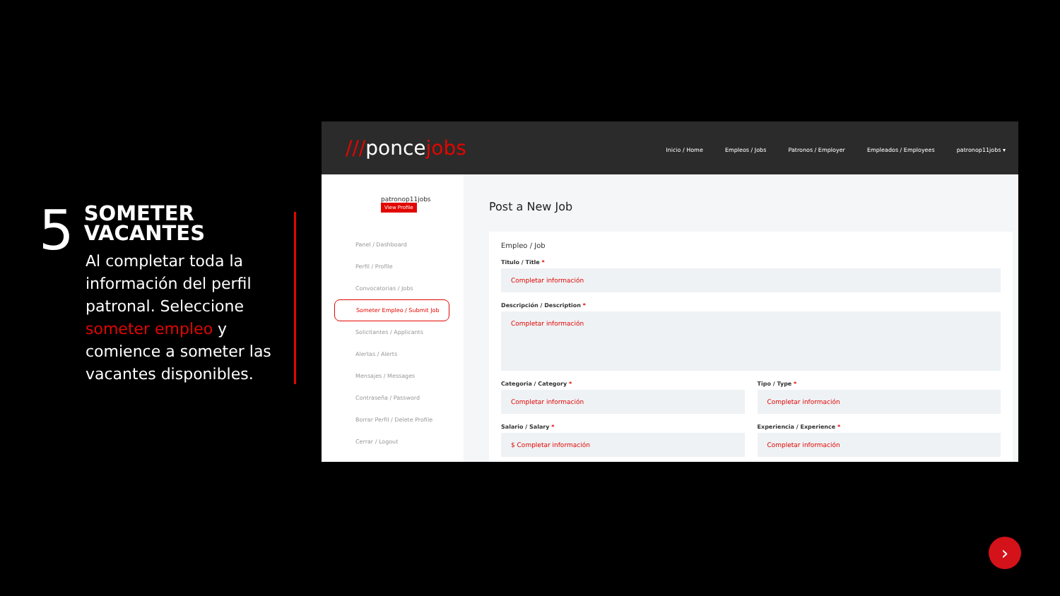5
SOMETER
VACANTES
Al completar toda la información del perfil patronal. Seleccione someter empleo y comience a someter las vacantes disponibles.
///poncejobs
Inicio / Home Empleos / Jobs Patronos / Employer Empleados / Employees patronop11jobs ▾
patronop11jobs
View Profile
Panel / Dashboard
Perfil / Profile
Convocatorias / Jobs
Someter Empleo / Submit Job
Solicitantes / Applicants
Alertas / Alerts
Mensajes / Messages
Contraseña / Password
Borrar Perfil / Delete Profile
Cerrar / Logout
Post a New Job
Empleo / Job
Titulo / Title *
Completar información
Descripción / Description *
Completar información
Categoria / Category *
Completar información
Tipo / Type *
Completar información
Salario / Salary *
$ Completar información
Experiencia / Experience *
Completar información
›